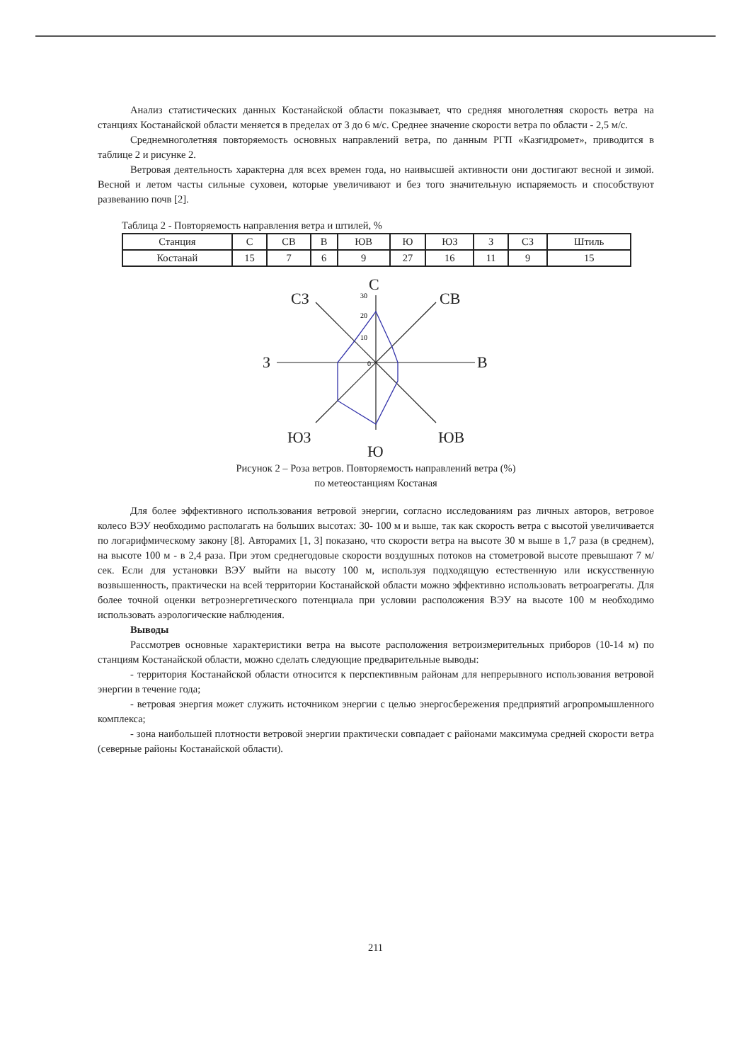Анализ статистических данных Костанайской области показывает, что средняя многолетняя скорость ветра на станциях Костанайской области меняется в пределах от 3 до 6 м/с. Среднее значение скорости ветра по области - 2,5 м/с.
Среднемноголетняя повторяемость основных направлений ветра, по данным РГП «Казгидромет», приводится в таблице 2 и рисунке 2.
Ветровая деятельность характерна для всех времен года, но наивысшей активности они достигают весной и зимой. Весной и летом часты сильные суховеи, которые увеличивают и без того значительную испаряемость и способствуют развеванию почв [2].
Таблица 2 - Повторяемость направления ветра и штилей, %
| Станция | С | СВ | В | ЮВ | Ю | ЮЗ | З | СЗ | Штиль |
| Костанай | 15 | 7 | 6 | 9 | 27 | 16 | 11 | 9 | 15 |
С
СВ
В
ЮВ
Ю
ЮЗ
З
СЗ
30
20
10
0
Рисунок 2 – Роза ветров. Повторяемость направлений ветра (%)
по метеостанциям Костаная
Для более эффективного использования ветровой энергии, согласно исследованиям раз личных авторов, ветровое колесо ВЭУ необходимо располагать на больших высотах: 30- 100 м и выше, так как скорость ветра с высотой увеличивается по логарифмическому закону [8]. Авторамих [1, 3] показано, что скорости ветра на высоте 30 м выше в 1,7 раза (в среднем), на высоте 100 м - в 2,4 раза. При этом среднегодовые скорости воздушных потоков на стометровой высоте превышают 7 м/сек. Если для установки ВЭУ выйти на высоту 100 м, используя подходящую естественную или искусственную возвышенность, практически на всей территории Костанайской области можно эффективно использовать ветроагрегаты. Для более точной оценки ветроэнергетического потенциала при условии расположения ВЭУ на высоте 100 м необходимо использовать аэрологические наблюдения.
Выводы
Рассмотрев основные характеристики ветра на высоте расположения ветроизмерительных приборов (10-14 м) по станциям Костанайской области, можно сделать следующие предварительные выводы:
- территория Костанайской области относится к перспективным районам для непрерывного использования ветровой энергии в течение года;
- ветровая энергия может служить источником энергии с целью энергосбережения предприятий агропромышленного комплекса;
- зона наибольшей плотности ветровой энергии практически совпадает с районами максимума средней скорости ветра (северные районы Костанайской области).
211